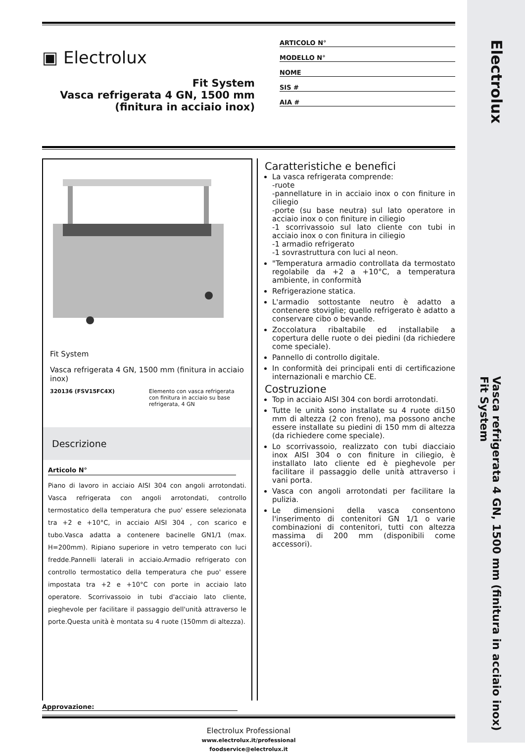Electrolux
Vasca refrigerata 4 GN, 1500 mm (finitura in acciaio inox)
Fit System
▣ Electrolux
Fit System
Vasca refrigerata 4 GN, 1500 mm
(finitura in acciaio inox)
ARTICOLO N°
MODELLO N°
NOME
SIS #
AIA #
Fit System
Vasca refrigerata 4 GN, 1500 mm (finitura in acciaio inox)
320136 (FSV15FC4X) Elemento con vasca refrigerata con finitura in acciaio su base refrigerata, 4 GN
Descrizione
Articolo N°
Piano di lavoro in acciaio AISI 304 con angoli arrotondati. Vasca refrigerata con angoli arrotondati, controllo termostatico della temperatura che puo' essere selezionata tra +2 e +10°C, in acciaio AISI 304 , con scarico e tubo.Vasca adatta a contenere bacinelle GN1/1 (max. H=200mm). Ripiano superiore in vetro temperato con luci fredde.Pannelli laterali in acciaio.Armadio refrigerato con controllo termostatico della temperatura che puo' essere impostata tra +2 e +10°C con porte in acciaio lato operatore. Scorrivassoio in tubi d'acciaio lato cliente, pieghevole per facilitare il passaggio dell'unità attraverso le porte.Questa unità è montata su 4 ruote (150mm di altezza).
Caratteristiche e benefici
La vasca refrigerata comprende:
-ruote
-pannellature in in acciaio inox o con finiture in ciliegio
-porte (su base neutra) sul lato operatore in acciaio inox o con finiture in ciliegio
-1 scorrivassoio sul lato cliente con tubi in acciaio inox o con finitura in ciliegio
-1 armadio refrigerato
-1 sovrastruttura con luci al neon.
"Temperatura armadio controllata da termostato regolabile da +2 a +10°C, a temperatura ambiente, in conformità
Refrigerazione statica.
L'armadio sottostante neutro è adatto a contenere stoviglie; quello refrigerato è adatto a conservare cibo o bevande.
Zoccolatura ribaltabile ed installabile a copertura delle ruote o dei piedini (da richiedere come speciale).
Pannello di controllo digitale.
In conformità dei principali enti di certificazione internazionali e marchio CE.
Costruzione
Top in acciaio AISI 304 con bordi arrotondati.
Tutte le unità sono installate su 4 ruote di150 mm di altezza (2 con freno), ma possono anche essere installate su piedini di 150 mm di altezza (da richiedere come speciale).
Lo scorrivassoio, realizzato con tubi diacciaio inox AISI 304 o con finiture in ciliegio, è installato lato cliente ed è pieghevole per facilitare il passaggio delle unità attraverso i vani porta.
Vasca con angoli arrotondati per facilitare la pulizia.
Le dimensioni della vasca consentono l'inserimento di contenitori GN 1/1 o varie combinazioni di contenitori, tutti con altezza massima di 200 mm (disponibili come accessori).
Approvazione:
Electrolux Professional
www.electrolux.it/professional
foodservice@electrolux.it